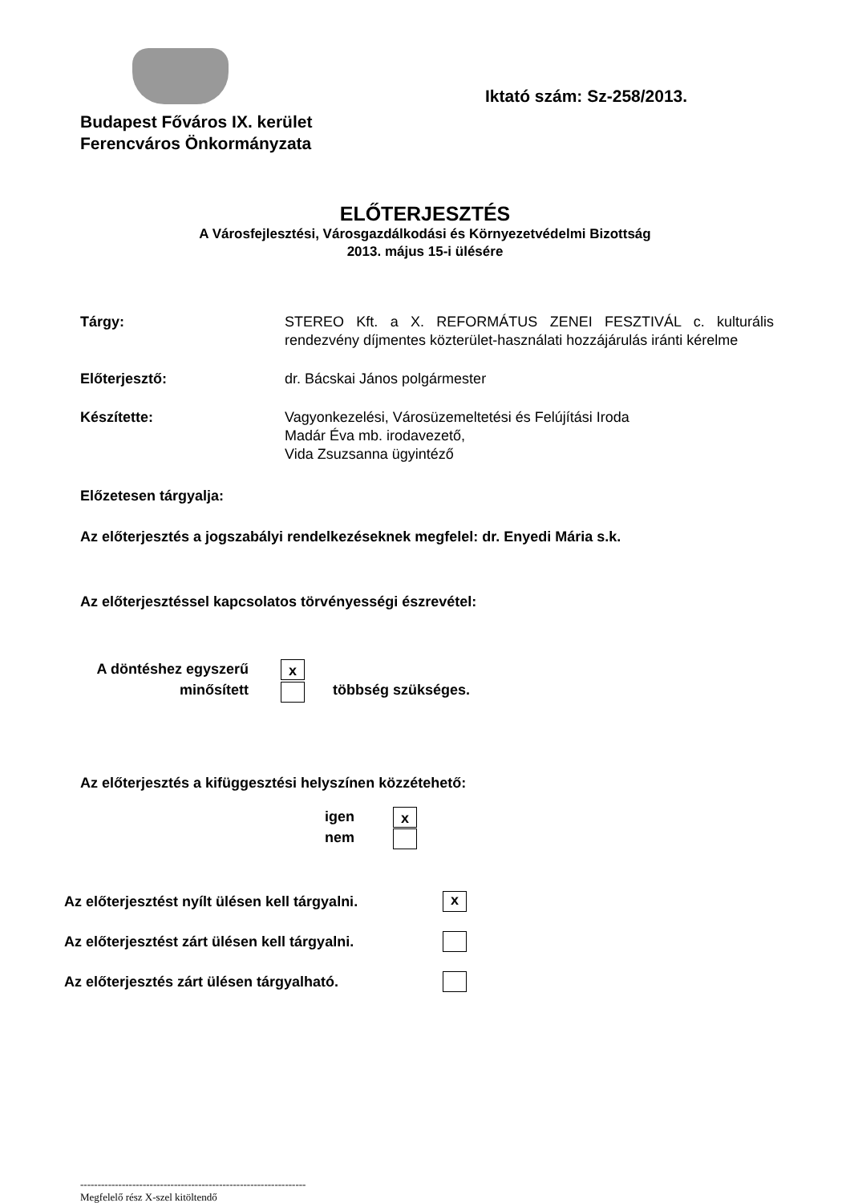Budapest Főváros IX. kerület
Ferencváros Önkormányzata
Iktató szám: Sz-258/2013.
ELŐTERJESZTÉS
A Városfejlesztési, Városgazdálkodási és Környezetvédelmi Bizottság
2013. május 15-i ülésére
Tárgy: STEREO Kft. a X. REFORMÁTUS ZENEI FESZTIVÁL c. kulturális rendezvény díjmentes közterület-használati hozzájárulás iránti kérelme
Előterjesztő: dr. Bácskai János polgármester
Készítette: Vagyonkezelési, Városüzemeltetési és Felújítási Iroda
Madár Éva mb. irodavezető,
Vida Zsuzsanna ügyintéző
Előzetesen tárgyalja:
Az előterjesztés a jogszabályi rendelkezéseknek megfelel: dr. Enyedi Mária s.k.
Az előterjesztéssel kapcsolatos törvényességi észrevétel:
A döntéshez egyszerű
minősített
x
többség szükséges.
Az előterjesztés a kifüggesztési helyszínen közzétehető:
igen
nem
x
Az előterjesztést nyílt ülésen kell tárgyalni. x
Az előterjesztést zárt ülésen kell tárgyalni.
Az előterjesztés zárt ülésen tárgyalható.
-----------------------------------------------------------------
Megfelelő rész X-szel kitöltendő